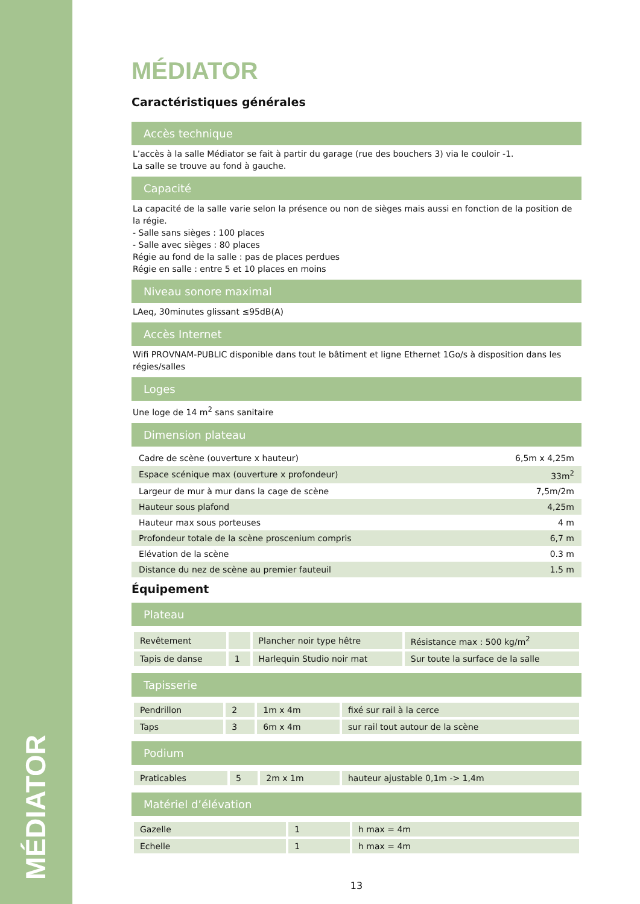MÉDIATOR
MÉDIATOR
Caractéristiques générales
Accès technique
L’accès à la salle Médiator se fait à partir du garage (rue des bouchers 3) via le couloir -1.
La salle se trouve au fond à gauche.
Capacité
La capacité de la salle varie selon la présence ou non de sièges mais aussi en fonction de la position de la régie.
- Salle sans sièges : 100 places
- Salle avec sièges : 80 places
Régie au fond de la salle : pas de places perdues
Régie en salle : entre 5 et 10 places en moins
Niveau sonore maximal
LAeq, 30minutes glissant ≤95dB(A)
Accès Internet
Wifi PROVNAM-PUBLIC disponible dans tout le bâtiment et ligne Ethernet 1Go/s à disposition dans les régies/salles
Loges
Une loge de 14 m<sup>2</sup> sans sanitaire
Dimension plateau
| Cadre de scène (ouverture x hauteur) | 6,5m x 4,25m |
| Espace scénique max (ouverture x profondeur) | 33m<sup>2</sup> |
| Largeur de mur à mur dans la cage de scène | 7,5m/2m |
| Hauteur sous plafond | 4,25m |
| Hauteur max sous porteuses | 4 m |
| Profondeur totale de la scène proscenium compris | 6,7 m |
| Elévation de la scène | 0.3 m |
| Distance du nez de scène au premier fauteuil | 1.5 m |
Équipement
Plateau
| Revêtement | | Plancher noir type hêtre | Résistance max : 500 kg/m<sup>2</sup> |
| Tapis de danse | 1 | Harlequin Studio noir mat | Sur toute la surface de la salle |
Tapisserie
| Pendrillon | 2 | 1m x 4m | fixé sur rail à la cerce |
| Taps | 3 | 6m x 4m | sur rail tout autour de la scène |
Podium
| Praticables | 5 | 2m x 1m | hauteur ajustable 0,1m -> 1,4m |
Matériel d’élévation
| Gazelle | 1 | h max = 4m |
| Echelle | 1 | h max = 4m |
13